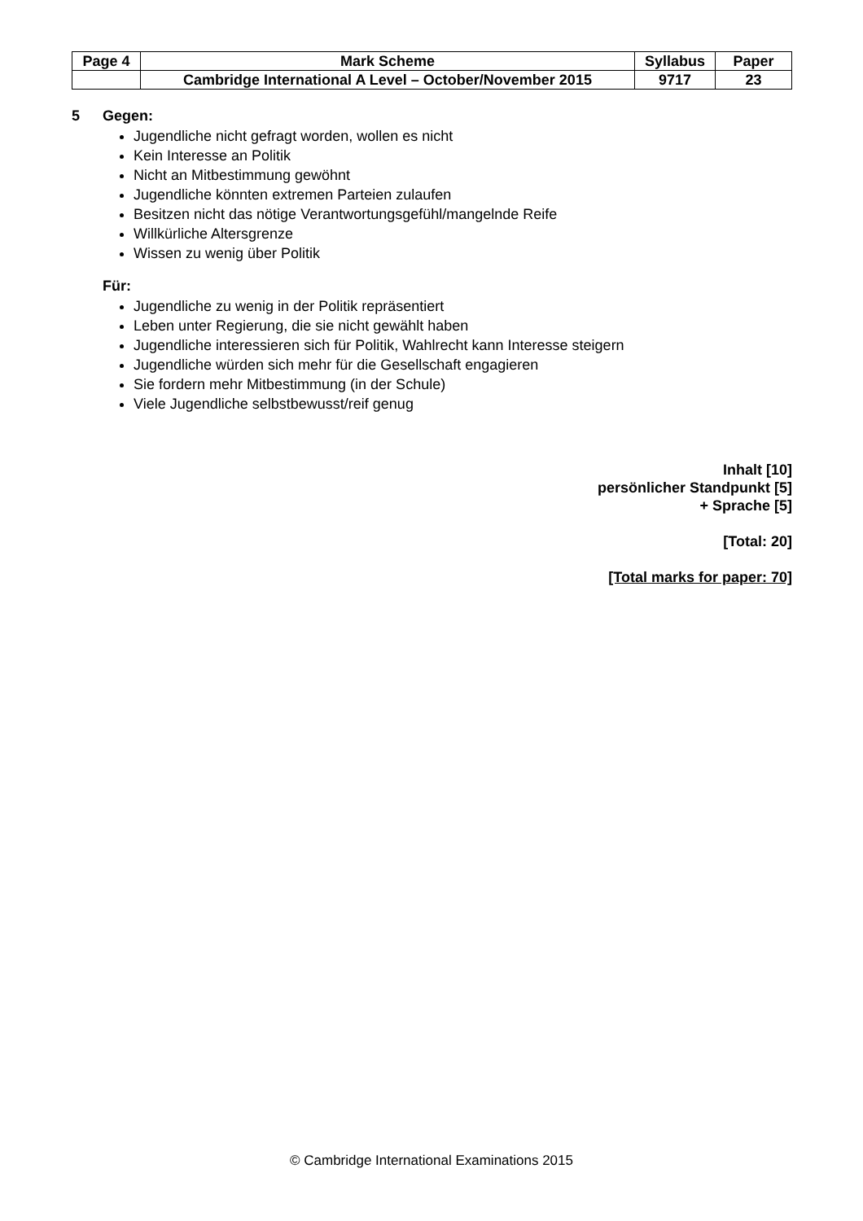| Page 4 | Mark Scheme | Syllabus | Paper |
| | Cambridge International A Level – October/November 2015 | 9717 | 23 |
5 Gegen:
Jugendliche nicht gefragt worden, wollen es nicht
Kein Interesse an Politik
Nicht an Mitbestimmung gewöhnt
Jugendliche könnten extremen Parteien zulaufen
Besitzen nicht das nötige Verantwortungsgefühl/mangelnde Reife
Willkürliche Altersgrenze
Wissen zu wenig über Politik
Für:
Jugendliche zu wenig in der Politik repräsentiert
Leben unter Regierung, die sie nicht gewählt haben
Jugendliche interessieren sich für Politik, Wahlrecht kann Interesse steigern
Jugendliche würden sich mehr für die Gesellschaft engagieren
Sie fordern mehr Mitbestimmung (in der Schule)
Viele Jugendliche selbstbewusst/reif genug
Inhalt [10]
persönlicher Standpunkt [5]
+ Sprache [5]
[Total: 20]
[Total marks for paper: 70]
© Cambridge International Examinations 2015